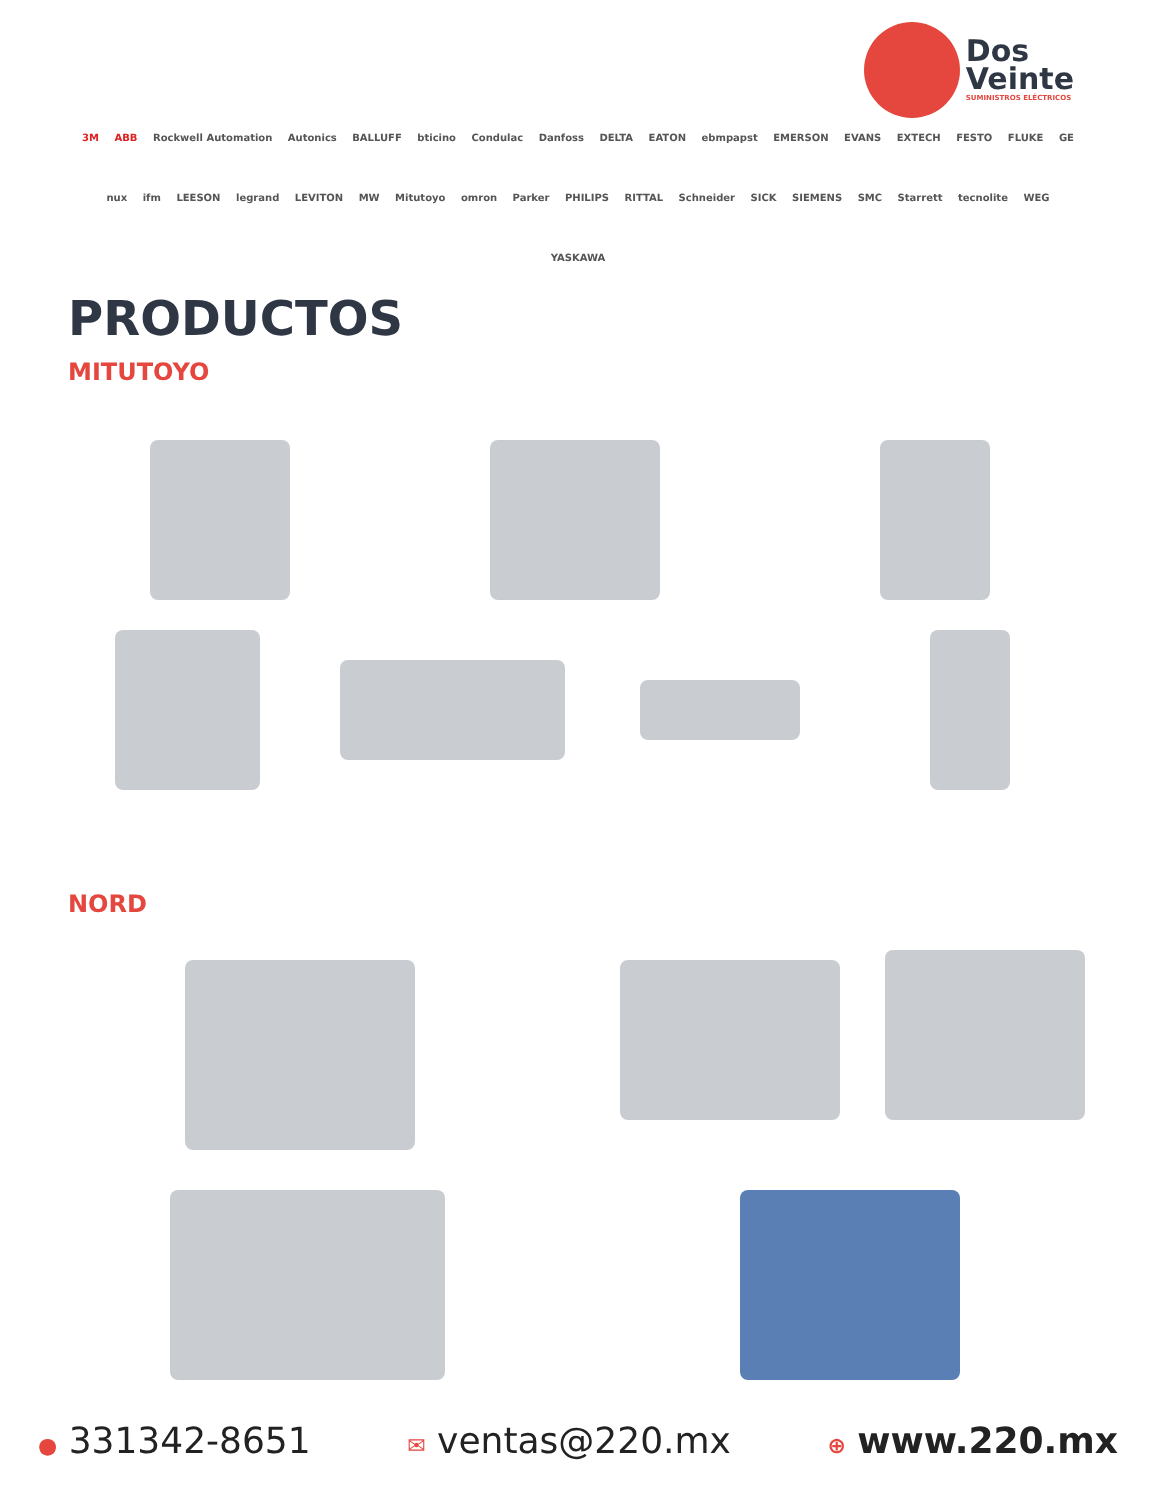Dos
Veinte
SUMINISTROS ELÉCTRICOS
3M ABB Rockwell Automation Autonics BALLUFF bticino Condulac Danfoss DELTA EATON ebmpapst EMERSON EVANS EXTECH FESTO FLUKE GE nux ifm LEESON legrand LEVITON MW Mitutoyo omron Parker PHILIPS RITTAL Schneider SICK SIEMENS SMC Starrett tecnolite WEG YASKAWA
PRODUCTOS
MITUTOYO
NORD
● 331342-8651
✉ ventas@220.mx
⊕ www.220.mx